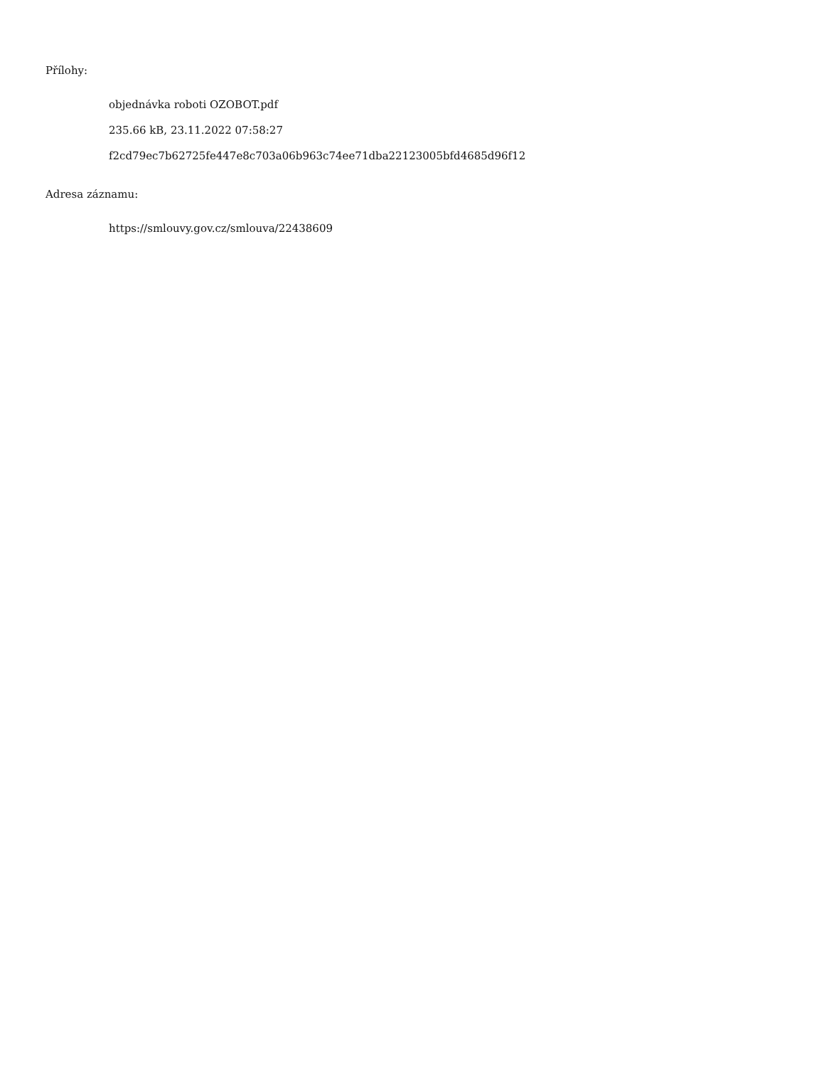Přílohy:
objednávka roboti OZOBOT.pdf
235.66 kB, 23.11.2022 07:58:27
f2cd79ec7b62725fe447e8c703a06b963c74ee71dba22123005bfd4685d96f12
Adresa záznamu:
https://smlouvy.gov.cz/smlouva/22438609